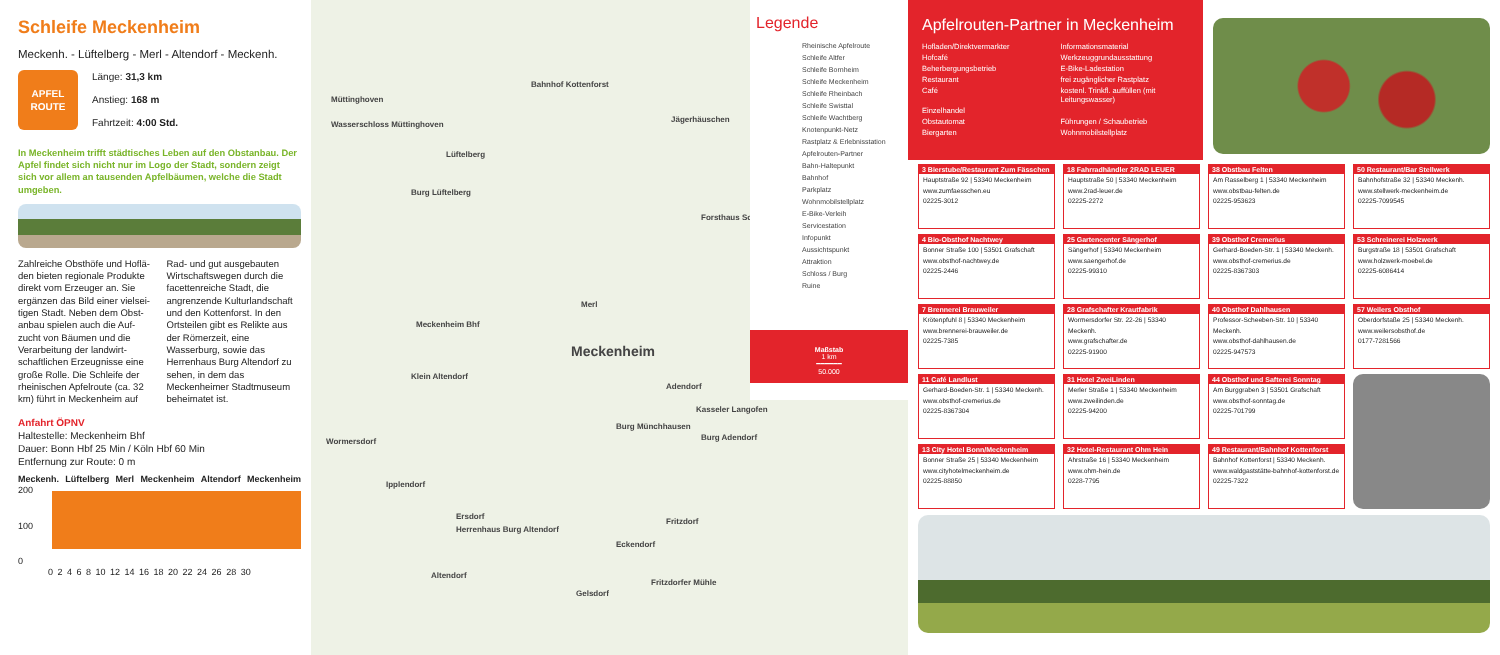Schleife Meckenheim
Meckenh. - Lüftelberg - Merl - Altendorf - Meckenh.
APFEL ROUTE
Länge: 31,3 km
Anstieg: 168 m
Fahrtzeit: 4:00 Std.
In Meckenheim trifft städtisches Leben auf den Obstanbau. Der Apfel findet sich nicht nur im Logo der Stadt, sondern zeigt sich vor allem an tausenden Apfelbäumen, welche die Stadt umgeben.
Zahlreiche Obsthöfe und Hoflä­den bieten regionale Produkte direkt vom Erzeuger an. Sie ergänzen das Bild einer vielsei­tigen Stadt. Neben dem Obst­anbau spielen auch die Auf­zucht von Bäumen und die Verarbeitung der landwirt­schaftlichen Erzeugnisse eine große Rolle. Die Schleife der rheinischen Apfelroute (ca. 32 km) führt in Meckenheim auf
Rad- und gut ausgebauten Wirt­schaftswegen durch die facet­tenreiche Stadt, die angren­zende Kulturlandschaft und den Kottenforst. In den Ortstei­len gibt es Relikte aus der Römerzeit, eine Wasserburg, sowie das Herrenhaus Burg Altendorf zu sehen, in dem das Meckenheimer Stadtmuseum beheimatet ist.
Anfahrt ÖPNV
Haltestelle: Meckenheim Bhf
Dauer: Bonn Hbf 25 Min / Köln Hbf 60 Min
Entfernung zur Route: 0 m
Meckenh. Lüftelberg Merl Meckenheim Altendorf Meckenheim
200
100
0
0 2 4 6 8 10 12 14 16 18 20 22 24 26 28 30
Müttinghoven
Wasserschloss Müttinghoven
Bahnhof Kottenforst
Jägerhäuschen
Lüftelberg
Burg Lüftelberg
Forsthaus Sc
Merl
Meckenheim Bhf
Meckenheim
Klein Altendorf
Adendorf
Burg Münchhausen
Kasseler Langofen
Wormersdorf Burg Adendorf
Ipplendorf
Ersdorf
Herrenhaus Burg Altendorf
Fritzdorf
Eckendorf
Altendorf
Gelsdorf
Fritzdorfer Mühle
Legende
Rheinische Apfelroute
Schleife Altfer
Schleife Bornheim
Schleife Meckenheim
Schleife Rheinbach
Schleife Swisttal
Schleife Wachtberg
Knotenpunkt-Netz
Rastplatz & Erlebnisstation
Apfelrouten-Partner
Bahn-Haltepunkt
Bahnhof
Parkplatz
Wohnmobilstellplatz
E-Bike-Verleih
Servicestation
Infopunkt
Aussichtspunkt
Attraktion
Schloss / Burg
Ruine
Maßstab
1 km
━━━━━━
50.000
Apfelrouten-Partner in Meckenheim
Hofladen/Direktvermarkter Informationsmaterial Hofcafé Werkzeuggrundausstattung Beherbergungsbetrieb E-Bike-Ladestation Restaurant frei zugänglicher Rastplatz Café kostenl. Trinkfl. auffüllen (mit Leitungswasser) Einzelhandel Obstautomat Führungen / Schaubetrieb Biergarten Wohnmobilstellplatz
3 Bierstube/Restaurant Zum Fässchen
Hauptstraße 92 | 53340 Meckenheim
www.zumfaesschen.eu
02225-3012
18 Fahrradhändler 2RAD LEUER
Hauptstraße 50 | 53340 Meckenheim
www.2rad-leuer.de
02225-2272
38 Obstbau Felten
Am Rasselberg 1 | 53340 Meckenheim
www.obstbau-felten.de
02225-953623
50 Restaurant/Bar Stellwerk
Bahnhofstraße 32 | 53340 Meckenh.
www.stellwerk-meckenheim.de
02225-7099545
4 Bio-Obsthof Nachtwey
Bonner Straße 100 | 53501 Grafschaft
www.obsthof-nachtwey.de
02225-2446
25 Gartencenter Sängerhof
Sängerhof | 53340 Meckenheim
www.saengerhof.de
02225-99310
39 Obsthof Cremerius
Gerhard-Boeden-Str. 1 | 53340 Meckenh.
www.obsthof-cremerius.de
02225-8367303
53 Schreinerei Holzwerk
Burgstraße 18 | 53501 Grafschaft
www.holzwerk-moebel.de
02225-6086414
7 Brennerei Brauweiler
Krötenpfuhl 8 | 53340 Meckenheim
www.brennerei-brauweiler.de
02225-7385
28 Grafschafter Krautfabrik
Wormersdorfer Str. 22-26 | 53340 Meckenh.
www.grafschafter.de
02225-91900
40 Obsthof Dahlhausen
Professor-Scheeben-Str. 10 | 53340 Meckenh.
www.obsthof-dahlhausen.de
02225-947573
57 Weilers Obsthof
Oberdorfstaße 25 | 53340 Meckenh.
www.weilersobsthof.de
0177-7281566
11 Café Landlust
Gerhard-Boeden-Str. 1 | 53340 Meckenh.
www.obsthof-cremerius.de
02225-8367304
31 Hotel ZweiLinden
Merler Straße 1 | 53340 Meckenheim
www.zweilinden.de
02225-94200
44 Obsthof und Safterei Sonntag
Am Burggraben 3 | 53501 Grafschaft
www.obsthof-sonntag.de
02225-701799
13 City Hotel Bonn/Meckenheim
Bonner Straße 25 | 53340 Meckenheim
www.cityhotelmeckenheim.de
02225-88850
32 Hotel-Restaurant Ohm Hein
Ahrstraße 16 | 53340 Meckenheim
www.ohm-hein.de
0228-7795
49 Restaurant/Bahnhof Kottenforst
Bahnhof Kottenforst | 53340 Meckenh.
www.waldgaststätte-bahnhof-kottenforst.de
02225-7322